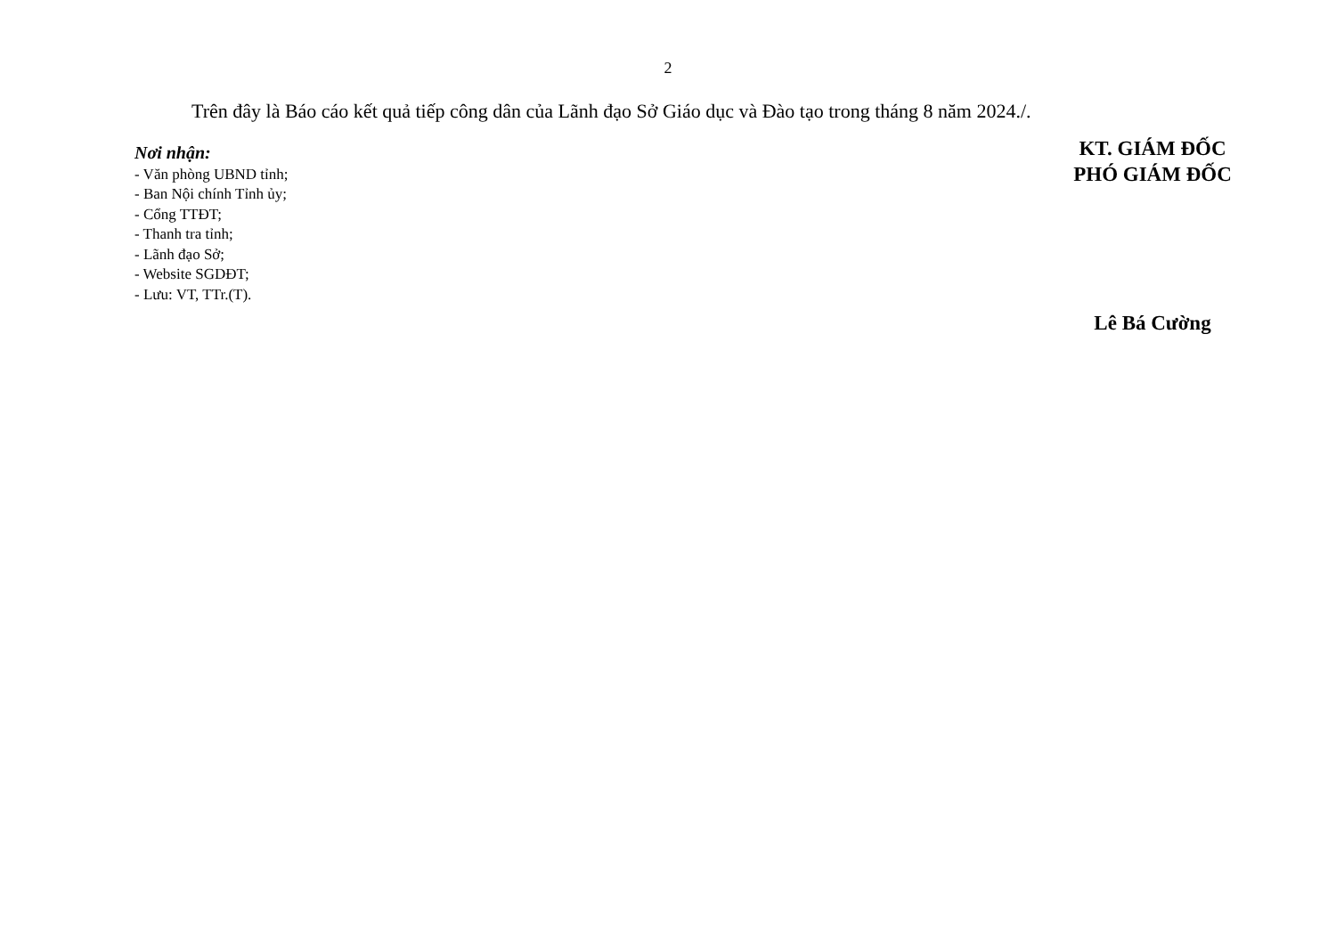2
Trên đây là Báo cáo kết quả tiếp công dân của Lãnh đạo Sở Giáo dục và Đào tạo trong tháng 8 năm 2024./.
Nơi nhận:
- Văn phòng UBND tỉnh;
- Ban Nội chính Tỉnh ủy;
- Cổng TTĐT;
- Thanh tra tỉnh;
- Lãnh đạo Sở;
- Website SGDĐT;
- Lưu: VT, TTr.(T).
KT. GIÁM ĐỐC
PHÓ GIÁM ĐỐC
Lê Bá Cường